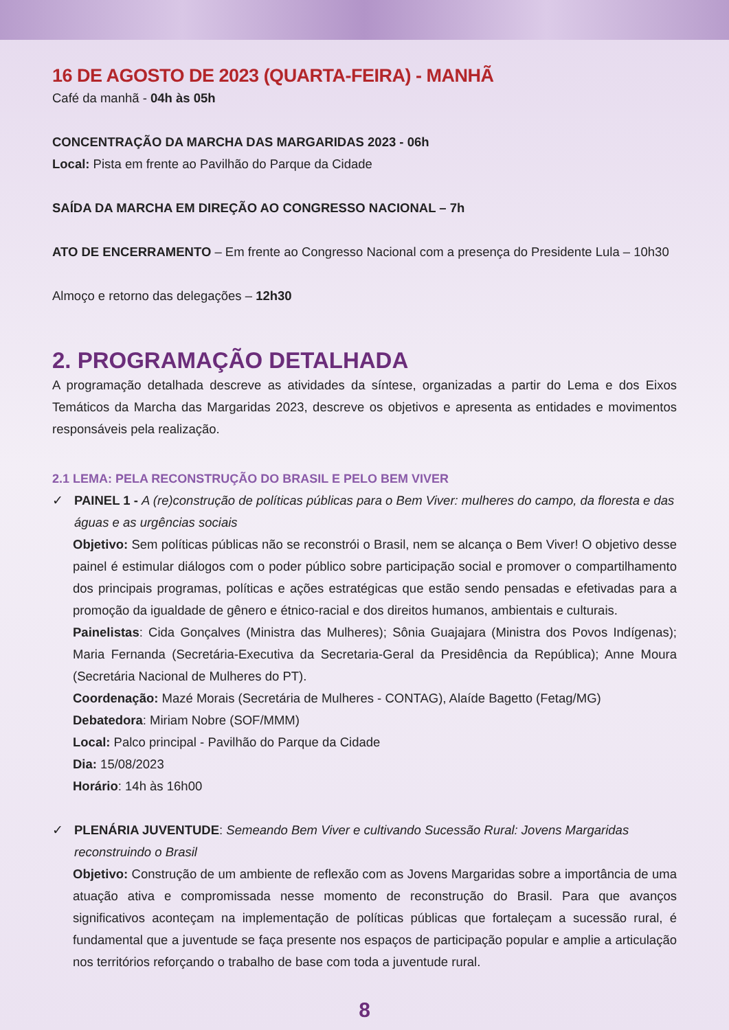16 DE AGOSTO DE 2023 (QUARTA-FEIRA) - MANHÃ
Café da manhã - 04h às 05h
CONCENTRAÇÃO DA MARCHA DAS MARGARIDAS 2023 - 06h
Local: Pista em frente ao Pavilhão do Parque da Cidade
SAÍDA DA MARCHA EM DIREÇÃO AO CONGRESSO NACIONAL – 7h
ATO DE ENCERRAMENTO – Em frente ao Congresso Nacional com a presença do Presidente Lula – 10h30
Almoço e retorno das delegações – 12h30
2. PROGRAMAÇÃO DETALHADA
A programação detalhada descreve as atividades da síntese, organizadas a partir do Lema e dos Eixos Temáticos da Marcha das Margaridas 2023, descreve os objetivos e apresenta as entidades e movimentos responsáveis pela realização.
2.1 LEMA: PELA RECONSTRUÇÃO DO BRASIL E PELO BEM VIVER
✓ PAINEL 1 - A (re)construção de políticas públicas para o Bem Viver: mulheres do campo, da floresta e das águas e as urgências sociais
Objetivo: Sem políticas públicas não se reconstrói o Brasil, nem se alcança o Bem Viver! O objetivo desse painel é estimular diálogos com o poder público sobre participação social e promover o compartilhamento dos principais programas, políticas e ações estratégicas que estão sendo pensadas e efetivadas para a promoção da igualdade de gênero e étnico-racial e dos direitos humanos, ambientais e culturais.
Painelistas: Cida Gonçalves (Ministra das Mulheres); Sônia Guajajara (Ministra dos Povos Indígenas); Maria Fernanda (Secretária-Executiva da Secretaria-Geral da Presidência da República); Anne Moura (Secretária Nacional de Mulheres do PT).
Coordenação: Mazé Morais (Secretária de Mulheres - CONTAG), Alaíde Bagetto (Fetag/MG)
Debatedora: Miriam Nobre (SOF/MMM)
Local: Palco principal - Pavilhão do Parque da Cidade
Dia: 15/08/2023
Horário: 14h às 16h00
✓ PLENÁRIA JUVENTUDE: Semeando Bem Viver e cultivando Sucessão Rural: Jovens Margaridas reconstruindo o Brasil
Objetivo: Construção de um ambiente de reflexão com as Jovens Margaridas sobre a importância de uma atuação ativa e compromissada nesse momento de reconstrução do Brasil. Para que avanços significativos aconteçam na implementação de políticas públicas que fortaleçam a sucessão rural, é fundamental que a juventude se faça presente nos espaços de participação popular e amplie a articulação nos territórios reforçando o trabalho de base com toda a juventude rural.
8